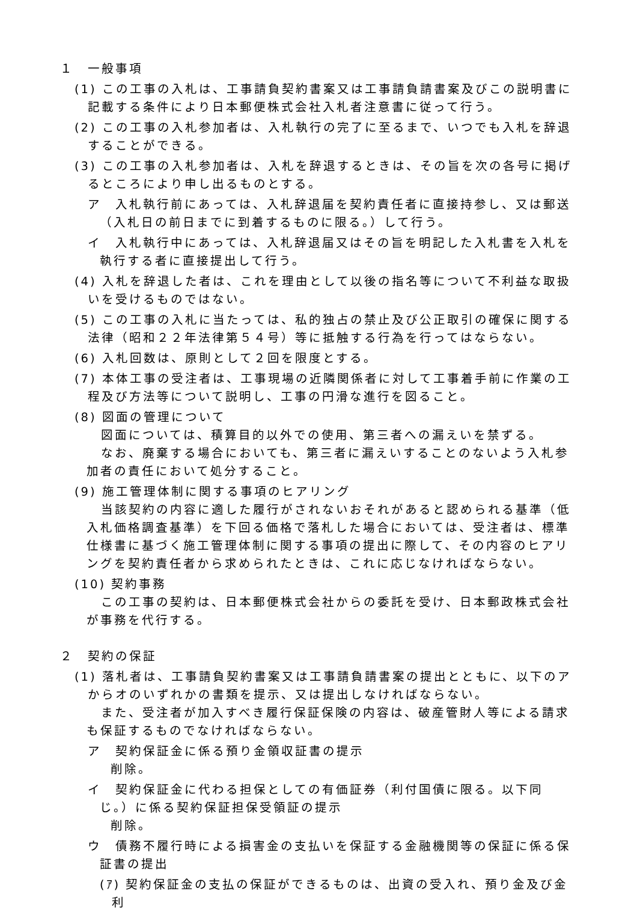１　一般事項
(1) この工事の入札は、工事請負契約書案又は工事請負請書案及びこの説明書に記載する条件により日本郵便株式会社入札者注意書に従って行う。
(2) この工事の入札参加者は、入札執行の完了に至るまで、いつでも入札を辞退することができる。
(3) この工事の入札参加者は、入札を辞退するときは、その旨を次の各号に掲げるところにより申し出るものとする。
ア　入札執行前にあっては、入札辞退届を契約責任者に直接持参し、又は郵送（入札日の前日までに到着するものに限る。）して行う。
イ　入札執行中にあっては、入札辞退届又はその旨を明記した入札書を入札を執行する者に直接提出して行う。
(4) 入札を辞退した者は、これを理由として以後の指名等について不利益な取扱いを受けるものではない。
(5) この工事の入札に当たっては、私的独占の禁止及び公正取引の確保に関する法律（昭和２２年法律第５４号）等に抵触する行為を行ってはならない。
(6) 入札回数は、原則として２回を限度とする。
(7) 本体工事の受注者は、工事現場の近隣関係者に対して工事着手前に作業の工程及び方法等について説明し、工事の円滑な進行を図ること。
(8) 図面の管理について
図面については、積算目的以外での使用、第三者への漏えいを禁ずる。
なお、廃棄する場合においても、第三者に漏えいすることのないよう入札参加者の責任において処分すること。
(9) 施工管理体制に関する事項のヒアリング
当該契約の内容に適した履行がされないおそれがあると認められる基準（低入札価格調査基準）を下回る価格で落札した場合においては、受注者は、標準仕様書に基づく施工管理体制に関する事項の提出に際して、その内容のヒアリングを契約責任者から求められたときは、これに応じなければならない。
(10) 契約事務
この工事の契約は、日本郵便株式会社からの委託を受け、日本郵政株式会社が事務を代行する。
２　契約の保証
(1) 落札者は、工事請負契約書案又は工事請負請書案の提出とともに、以下のアからオのいずれかの書類を提示、又は提出しなければならない。
また、受注者が加入すべき履行保証保険の内容は、破産管財人等による請求も保証するものでなければならない。
ア　契約保証金に係る預り金領収証書の提示
削除。
イ　契約保証金に代わる担保としての有価証券（利付国債に限る。以下同じ。）に係る契約保証担保受領証の提示
削除。
ウ　債務不履行時による損害金の支払いを保証する金融機関等の保証に係る保証書の提出
(ｱ) 契約保証金の支払の保証ができるものは、出資の受入れ、預り金及び金利